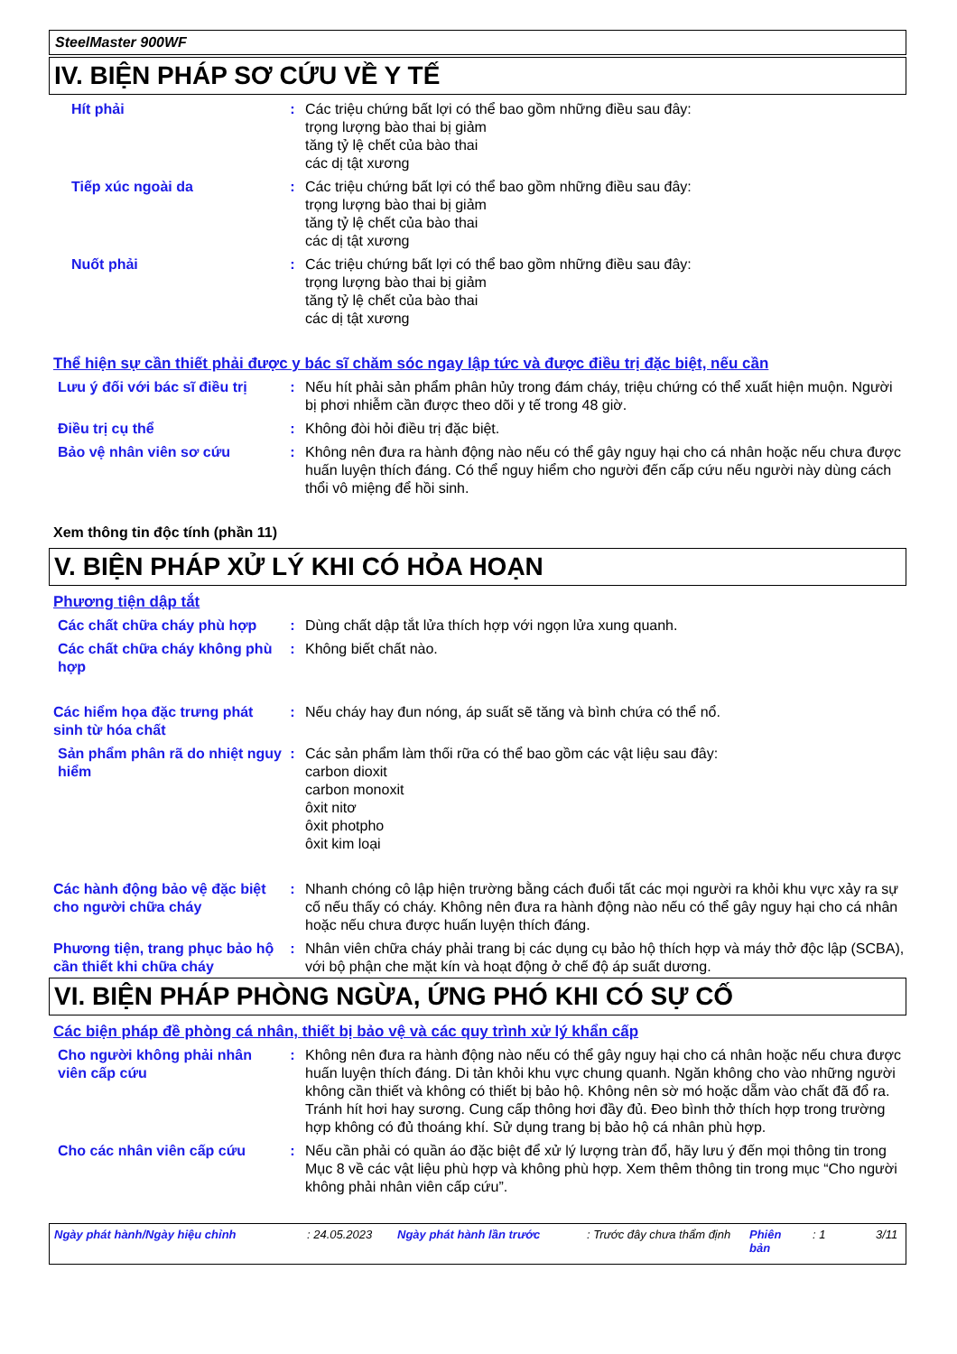SteelMaster 900WF
IV. BIỆN PHÁP SƠ CỨU VỀ Y TẾ
Hít phải : Các triệu chứng bất lợi có thể bao gồm những điều sau đây:
trọng lượng bào thai bị giảm
tăng tỷ lệ chết của bào thai
các dị tật xương
Tiếp xúc ngoài da : Các triệu chứng bất lợi có thể bao gồm những điều sau đây:
trọng lượng bào thai bị giảm
tăng tỷ lệ chết của bào thai
các dị tật xương
Nuốt phải : Các triệu chứng bất lợi có thể bao gồm những điều sau đây:
trọng lượng bào thai bị giảm
tăng tỷ lệ chết của bào thai
các dị tật xương
Thể hiện sự cần thiết phải được y bác sĩ chăm sóc ngay lập tức và được điều trị đặc biệt, nếu cần
Lưu ý đối với bác sĩ điều trị
: Nếu hít phải sản phẩm phân hủy trong đám cháy, triệu chứng có thể xuất hiện muộn. Người bị phơi nhiễm cần được theo dõi y tế trong 48 giờ.
Điều trị cụ thể : Không đòi hỏi điều trị đặc biệt.
Bảo vệ nhân viên sơ cứu : Không nên đưa ra hành động nào nếu có thể gây nguy hại cho cá nhân hoặc nếu chưa được huấn luyện thích đáng. Có thể nguy hiểm cho người đến cấp cứu nếu người này dùng cách thổi vô miệng để hồi sinh.
Xem thông tin độc tính (phần 11)
V. BIỆN PHÁP XỬ LÝ KHI CÓ HỎA HOẠN
Phương tiện dập tắt
Các chất chữa cháy phù hợp : Dùng chất dập tắt lửa thích hợp với ngọn lửa xung quanh.
Các chất chữa cháy không phù hợp
: Không biết chất nào.
Các hiểm họa đặc trưng phát sinh từ hóa chất
: Nếu cháy hay đun nóng, áp suất sẽ tăng và bình chứa có thể nổ.
Sản phẩm phân rã do nhiệt nguy hiểm
: Các sản phẩm làm thối rữa có thể bao gồm các vật liệu sau đây:
carbon dioxit
carbon monoxit
ôxit nitơ
ôxit photpho
ôxit kim loại
Các hành động bảo vệ đặc biệt cho người chữa cháy
: Nhanh chóng cô lập hiện trường bằng cách đuổi tất các mọi người ra khỏi khu vực xảy ra sự cố nếu thấy có cháy. Không nên đưa ra hành động nào nếu có thể gây nguy hại cho cá nhân hoặc nếu chưa được huấn luyện thích đáng.
Phương tiện, trang phục bảo hộ cần thiết khi chữa cháy
: Nhân viên chữa cháy phải trang bị các dụng cụ bảo hộ thích hợp và máy thở độc lập (SCBA), với bộ phận che mặt kín và hoạt động ở chế độ áp suất dương.
VI. BIỆN PHÁP PHÒNG NGỪA, ỨNG PHÓ KHI CÓ SỰ CỐ
Các biện pháp đề phòng cá nhân, thiết bị bảo vệ và các quy trình xử lý khẩn cấp
Cho người không phải nhân viên cấp cứu
: Không nên đưa ra hành động nào nếu có thể gây nguy hại cho cá nhân hoặc nếu chưa được huấn luyện thích đáng. Di tản khỏi khu vực chung quanh. Ngăn không cho vào những người không cần thiết và không có thiết bị bảo hộ. Không nên sờ mó hoặc dẵm vào chất đã đổ ra. Tránh hít hơi hay sương. Cung cấp thông hơi đầy đủ. Đeo bình thở thích hợp trong trường hợp không có đủ thoáng khí. Sử dụng trang bị bảo hộ cá nhân phù hợp.
Cho các nhân viên cấp cứu : Nếu cần phải có quần áo đặc biệt để xử lý lượng tràn đổ, hãy lưu ý đến mọi thông tin trong Mục 8 về các vật liệu phù hợp và không phù hợp. Xem thêm thông tin trong mục “Cho người không phải nhân viên cấp cứu”.
Ngày phát hành/Ngày hiệu chỉnh: 24.05.2023 Ngày phát hành lần trước: Trước đây chưa thẩm định Phiên bản: 1 3/11